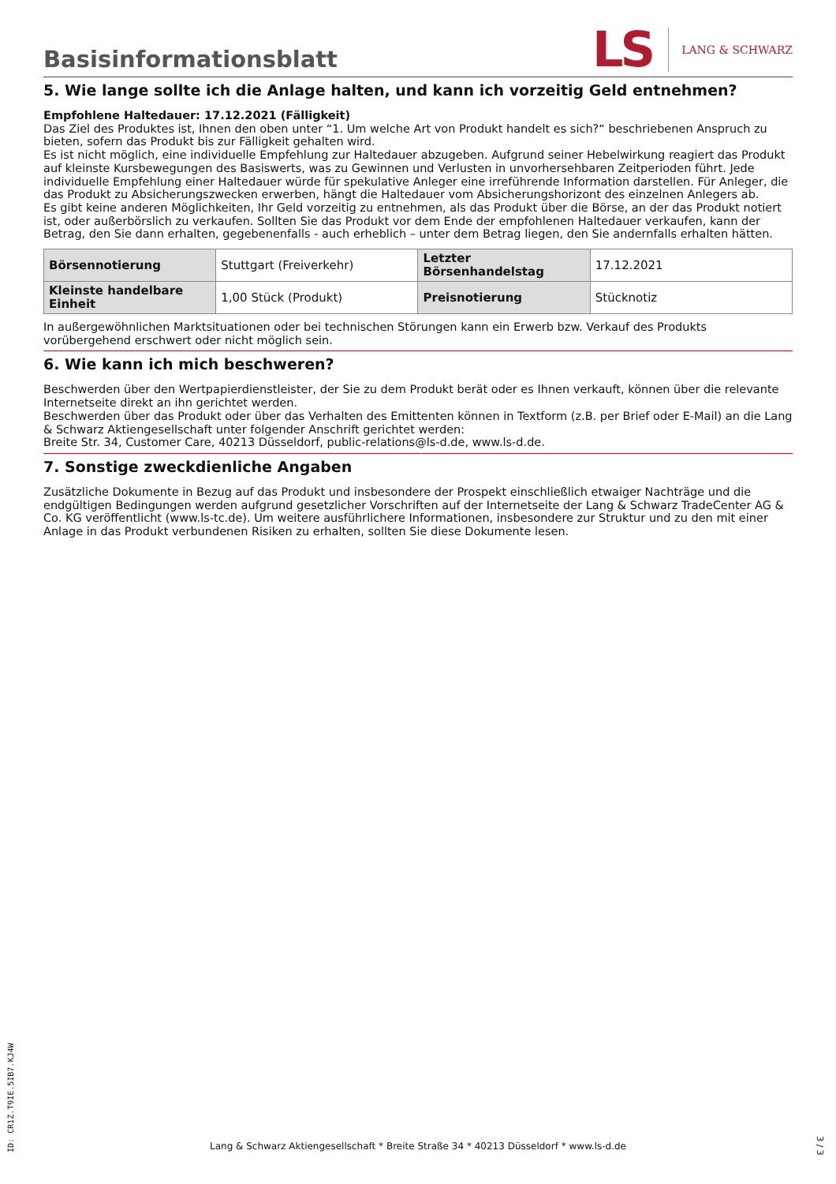Basisinformationsblatt
LS LANG & SCHWARZ
5. Wie lange sollte ich die Anlage halten, und kann ich vorzeitig Geld entnehmen?
Empfohlene Haltedauer: 17.12.2021 (Fälligkeit)
Das Ziel des Produktes ist, Ihnen den oben unter “1. Um welche Art von Produkt handelt es sich?“ beschriebenen Anspruch zu bieten, sofern das Produkt bis zur Fälligkeit gehalten wird.
Es ist nicht möglich, eine individuelle Empfehlung zur Haltedauer abzugeben. Aufgrund seiner Hebelwirkung reagiert das Produkt auf kleinste Kursbewegungen des Basiswerts, was zu Gewinnen und Verlusten in unvorhersehbaren Zeitperioden führt. Jede individuelle Empfehlung einer Haltedauer würde für spekulative Anleger eine irreführende Information darstellen. Für Anleger, die das Produkt zu Absicherungszwecken erwerben, hängt die Haltedauer vom Absicherungshorizont des einzelnen Anlegers ab.
Es gibt keine anderen Möglichkeiten, Ihr Geld vorzeitig zu entnehmen, als das Produkt über die Börse, an der das Produkt notiert ist, oder außerbörslich zu verkaufen. Sollten Sie das Produkt vor dem Ende der empfohlenen Haltedauer verkaufen, kann der Betrag, den Sie dann erhalten, gegebenenfalls - auch erheblich – unter dem Betrag liegen, den Sie andernfalls erhalten hätten.
| Börsennotierung | Stuttgart (Freiverkehr) | Letzter Börsenhandelstag | 17.12.2021 |
| Kleinste handelbare Einheit | 1,00 Stück (Produkt) | Preisnotierung | Stücknotiz |
In außergewöhnlichen Marktsituationen oder bei technischen Störungen kann ein Erwerb bzw. Verkauf des Produkts vorübergehend erschwert oder nicht möglich sein.
6. Wie kann ich mich beschweren?
Beschwerden über den Wertpapierdienstleister, der Sie zu dem Produkt berät oder es Ihnen verkauft, können über die relevante Internetseite direkt an ihn gerichtet werden.
Beschwerden über das Produkt oder über das Verhalten des Emittenten können in Textform (z.B. per Brief oder E-Mail) an die Lang & Schwarz Aktiengesellschaft unter folgender Anschrift gerichtet werden:
Breite Str. 34, Customer Care, 40213 Düsseldorf, public-relations@ls-d.de, www.ls-d.de.
7. Sonstige zweckdienliche Angaben
Zusätzliche Dokumente in Bezug auf das Produkt und insbesondere der Prospekt einschließlich etwaiger Nachträge und die endgültigen Bedingungen werden aufgrund gesetzlicher Vorschriften auf der Internetseite der Lang & Schwarz TradeCenter AG & Co. KG veröffentlicht (www.ls-tc.de). Um weitere ausführlichere Informationen, insbesondere zur Struktur und zu den mit einer Anlage in das Produkt verbundenen Risiken zu erhalten, sollten Sie diese Dokumente lesen.
ID: CR1Z.T9IE.5IB7.KJ4W
Lang & Schwarz Aktiengesellschaft * Breite Straße 34 * 40213 Düsseldorf * www.ls-d.de 3 / 3